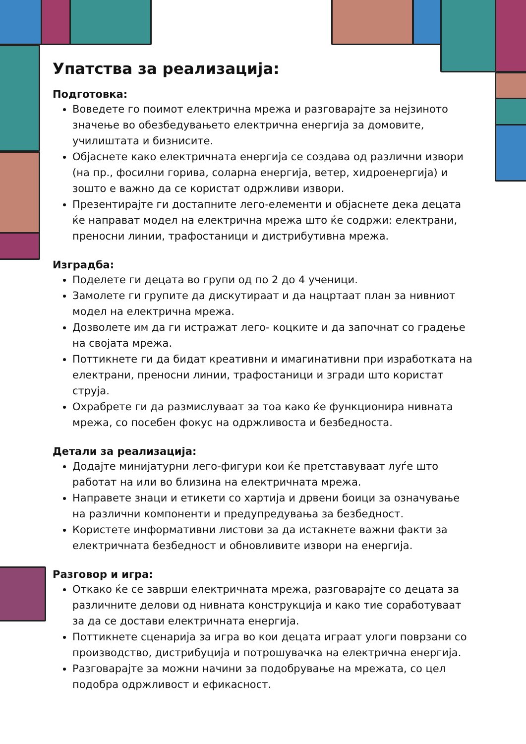Упатства за реализација:
Подготовка:
Воведете го поимот електрична мрежа и разговарајте за нејзиното значење во обезбедувањето електрична енергија за домовите, училиштата и бизнисите.
Објаснете како електричната енергија се создава од различни извори (на пр., фосилни горива, соларна енергија, ветер, хидроенергија) и зошто е важно да се користат одржливи извори.
Презентирајте ги достапните лего-елементи и објаснете дека децата ќе направат модел на електрична мрежа што ќе содржи: електрани, преносни линии, трафостаници и дистрибутивна мрежа.
Изградба:
Поделете ги децата во групи од по 2 до 4 ученици.
Замолете ги групите да дискутираат и да нацртаат план за нивниот модел на електрична мрежа.
Дозволете им да ги истражат лего- коцките и да започнат со градење на својата мрежа.
Поттикнете ги да бидат креативни и имагинативни при изработката на електрани, преносни линии, трафостаници и згради што користат струја.
Охрабрете ги да размислуваат за тоа како ќе функционира нивната мрежа, со посебен фокус на одржливоста и безбедноста.
Детали за реализација:
Додајте минијатурни лего-фигури кои ќе претставуваат луѓе што работат на или во близина на електричната мрежа.
Направете знаци и етикети со хартија и дрвени боици за означување на различни компоненти и предупредувања за безбедност.
Користете информативни листови за да истакнете важни факти за електричната безбедност и обновливите извори на енергија.
Разговор и игра:
Откако ќе се заврши електричната мрежа, разговарајте со децата за различните делови од нивната конструкција и како тие соработуваат за да се достави електричната енергија.
Поттикнете сценарија за игра во кои децата играат улоги поврзани со производство, дистрибуција и потрошувачка на електрична енергија.
Разговарајте за можни начини за подобрување на мрежата, со цел подобра одржливост и ефикасност.